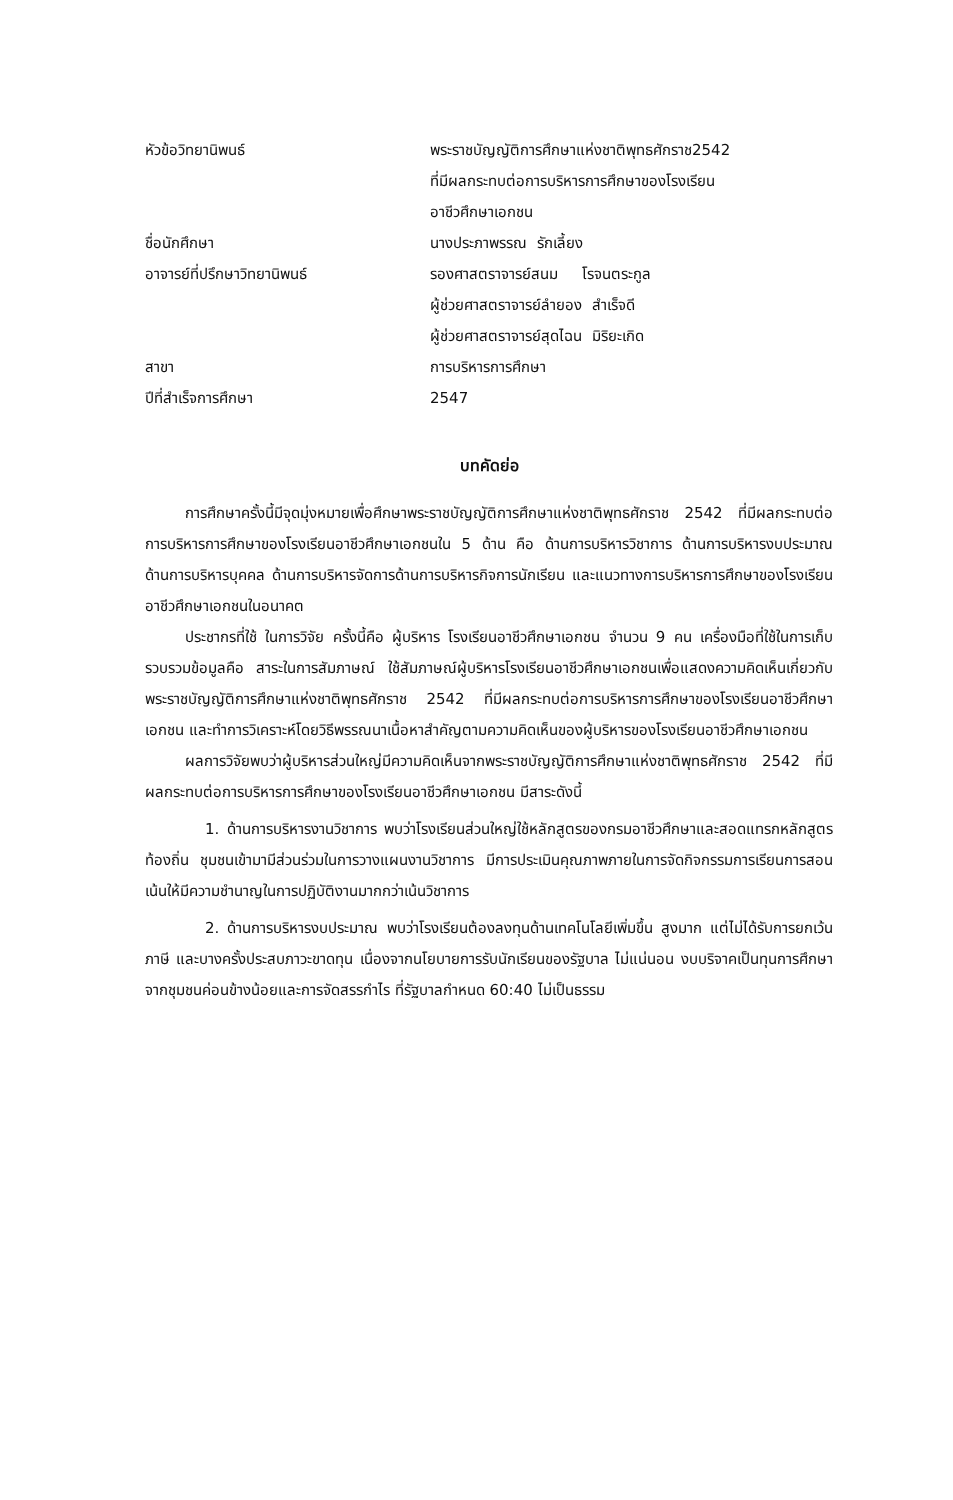| หัวข้อวิทยานิพนธ์ | พระราชบัญญัติการศึกษาแห่งชาติพุทธศักราช2542 ที่มีผลกระทบต่อการบริหารการศึกษาของโรงเรียน อาชีวศึกษาเอกชน |
| ชื่อนักศึกษา | นางประภาพรรณ รักเลี้ยง |
| อาจารย์ที่ปรึกษาวิทยานิพนธ์ | รองศาสตราจารย์สนม โรจนตระกูล ผู้ช่วยศาสตราจารย์ลำยอง สำเร็จดี ผู้ช่วยศาสตราจารย์สุดไฉน มิริยะเกิด |
| สาขา | การบริหารการศึกษา |
| ปีที่สำเร็จการศึกษา | 2547 |
บทคัดย่อ
การศึกษาครั้งนี้มีจุดมุ่งหมายเพื่อศึกษาพระราชบัญญัติการศึกษาแห่งชาติพุทธศักราช 2542 ที่มีผลกระทบต่อการบริหารการศึกษาของโรงเรียนอาชีวศึกษาเอกชนใน 5 ด้าน คือ ด้านการบริหารวิชาการ ด้านการบริหารงบประมาณ ด้านการบริหารบุคคล ด้านการบริหารจัดการด้านการบริหารกิจการนักเรียน และแนวทางการบริหารการศึกษาของโรงเรียนอาชีวศึกษาเอกชนในอนาคต
ประชากรที่ใช้ ในการวิจัย ครั้งนี้คือ ผู้บริหาร โรงเรียนอาชีวศึกษาเอกชน จำนวน 9 คน เครื่องมือที่ใช้ในการเก็บรวบรวมข้อมูลคือ สาระในการสัมภาษณ์ ใช้สัมภาษณ์ผู้บริหารโรงเรียนอาชีวศึกษาเอกชนเพื่อแสดงความคิดเห็นเกี่ยวกับพระราชบัญญัติการศึกษาแห่งชาติพุทธศักราช 2542 ที่มีผลกระทบต่อการบริหารการศึกษาของโรงเรียนอาชีวศึกษาเอกชน และทำการวิเคราะห์โดยวิธีพรรณนาเนื้อหาสำคัญตามความคิดเห็นของผู้บริหารของโรงเรียนอาชีวศึกษาเอกชน
ผลการวิจัยพบว่าผู้บริหารส่วนใหญ่มีความคิดเห็นจากพระราชบัญญัติการศึกษาแห่งชาติพุทธศักราช 2542 ที่มีผลกระทบต่อการบริหารการศึกษาของโรงเรียนอาชีวศึกษาเอกชน มีสาระดังนี้
1. ด้านการบริหารงานวิชาการ พบว่าโรงเรียนส่วนใหญ่ใช้หลักสูตรของกรมอาชีวศึกษาและสอดแทรกหลักสูตรท้องถิ่น ชุมชนเข้ามามีส่วนร่วมในการวางแผนงานวิชาการ มีการประเมินคุณภาพภายในการจัดกิจกรรมการเรียนการสอนเน้นให้มีความชำนาญในการปฏิบัติงานมากกว่าเน้นวิชาการ
2. ด้านการบริหารงบประมาณ พบว่าโรงเรียนต้องลงทุนด้านเทคโนโลยีเพิ่มขึ้น สูงมาก แต่ไม่ได้รับการยกเว้นภาษี และบางครั้งประสบภาวะขาดทุน เนื่องจากนโยบายการรับนักเรียนของรัฐบาล ไม่แน่นอน งบบริจาคเป็นทุนการศึกษาจากชุมชนค่อนข้างน้อยและการจัดสรรกำไร ที่รัฐบาลกำหนด 60:40 ไม่เป็นธรรม